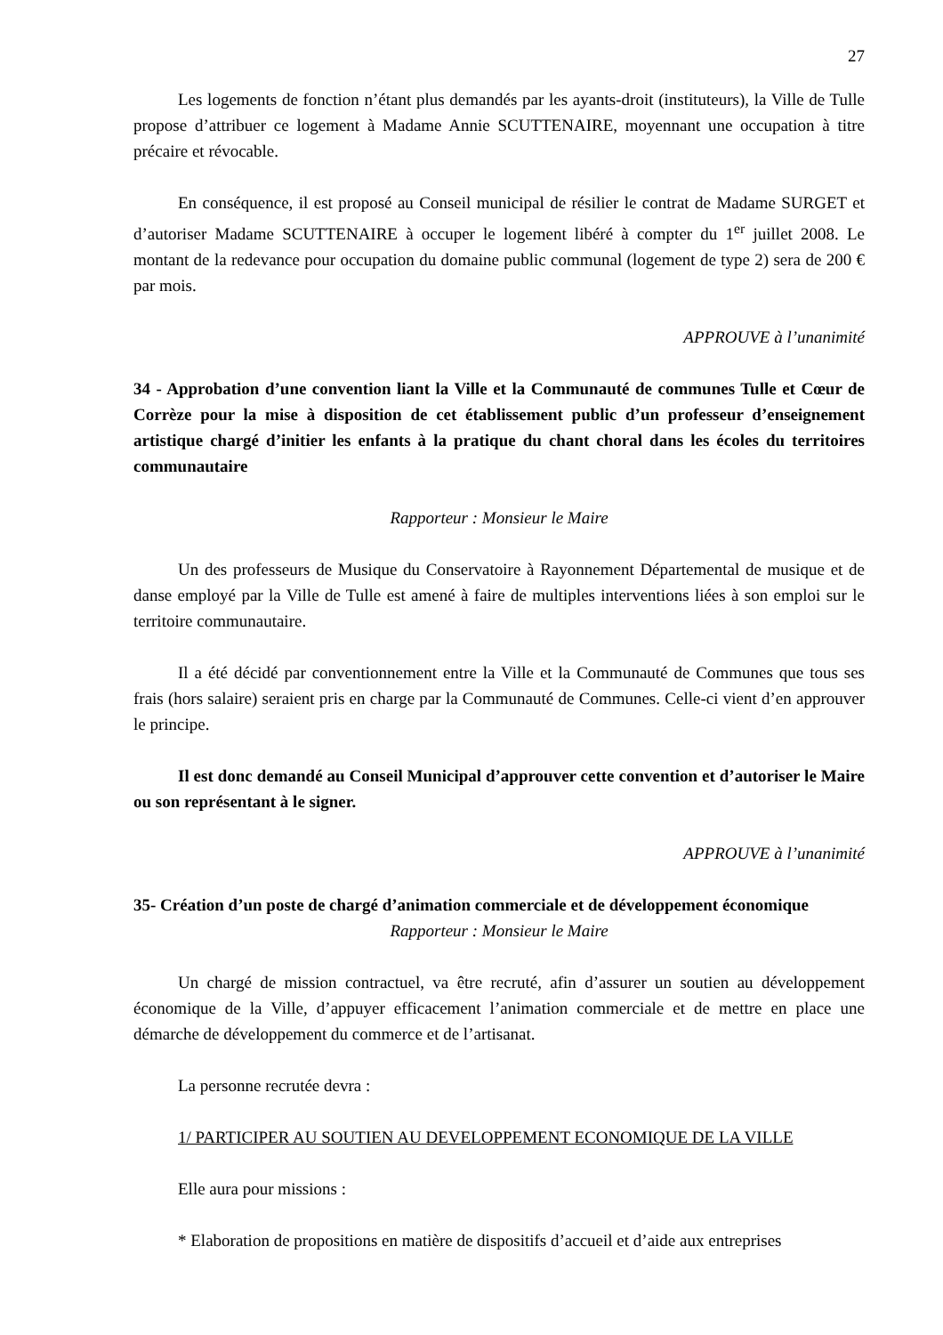27
Les logements de fonction n’étant plus demandés par les ayants-droit (instituteurs), la Ville de Tulle propose d’attribuer ce logement à Madame Annie SCUTTENAIRE, moyennant une occupation à titre précaire et révocable.
En conséquence, il est proposé au Conseil municipal de résilier le contrat de Madame SURGET et d’autoriser Madame SCUTTENAIRE à occuper le logement libéré à compter du 1<sup>er</sup> juillet 2008. Le montant de la redevance pour occupation du domaine public communal (logement de type 2) sera de 200 € par mois.
APPROUVE à l’unanimité
34 - Approbation d’une convention liant la Ville et la Communauté de communes Tulle et Cœur de Corrèze pour la mise à disposition de cet établissement public d’un professeur d’enseignement artistique chargé d’initier les enfants à la pratique du chant choral dans les écoles du territoires communautaire
Rapporteur : Monsieur le Maire
Un des professeurs de Musique du Conservatoire à Rayonnement Départemental de musique et de danse employé par la Ville de Tulle est amené à faire de multiples interventions liées à son emploi sur le territoire communautaire.
Il a été décidé par conventionnement entre la Ville et la Communauté de Communes que tous ses frais (hors salaire) seraient pris en charge par la Communauté de Communes. Celle-ci vient d’en approuver le principe.
Il est donc demandé au Conseil Municipal d’approuver cette convention et d’autoriser le Maire ou son représentant à le signer.
APPROUVE à l’unanimité
35- Création d’un poste de chargé d’animation commerciale et de développement économique
Rapporteur : Monsieur le Maire
Un chargé de mission contractuel, va être recruté, afin d’assurer un soutien au développement économique de la Ville, d’appuyer efficacement l’animation commerciale et de mettre en place une démarche de développement du commerce et de l’artisanat.
La personne recrutée devra :
1/ PARTICIPER AU SOUTIEN AU DEVELOPPEMENT ECONOMIQUE DE LA VILLE
Elle aura pour missions :
* Elaboration de propositions en matière de dispositifs d’accueil et d’aide aux entreprises